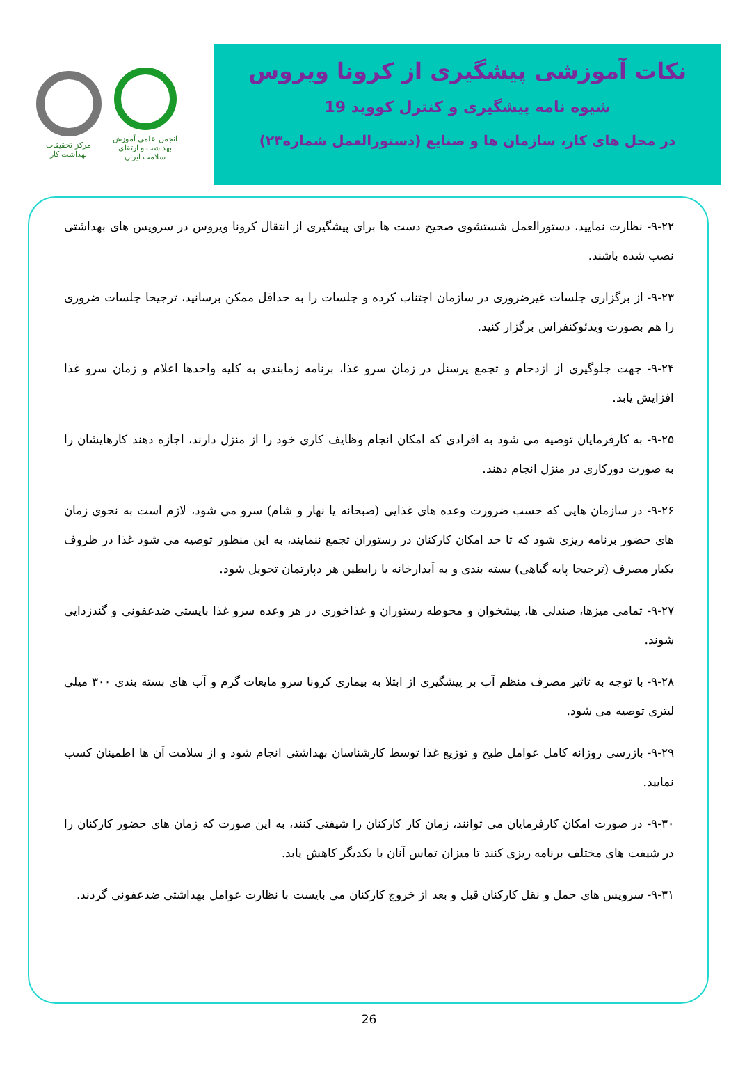انجمن علمی آموزش بهداشت و ارتقای سلامت ایران
مرکز تحقیقات بهداشت کار
نکات آموزشی پیشگیری از کرونا ویروس
شیوه نامه پیشگیری و کنترل کووید 19
در محل های کار، سازمان ها و صنایع (دستورالعمل شماره۲۳)
۹-۲۲- نظارت نمایید، دستورالعمل شستشوی صحیح دست ها برای پیشگیری از انتقال کرونا ویروس در سرویس های بهداشتی نصب شده باشند.
۹-۲۳- از برگزاری جلسات غیرضروری در سازمان اجتناب کرده و جلسات را به حداقل ممکن برسانید، ترجیحا جلسات ضروری را هم بصورت ویدئوکنفراس برگزار کنید.
۹-۲۴- جهت جلوگیری از ازدحام و تجمع پرسنل در زمان سرو غذا، برنامه زمابندی به کلیه واحدها اعلام و زمان سرو غذا افزایش یابد.
۹-۲۵- به کارفرمایان توصیه می شود به افرادی که امکان انجام وظایف کاری خود را از منزل دارند، اجازه دهند کارهایشان را به صورت دورکاری در منزل انجام دهند.
۹-۲۶- در سازمان هایی که حسب ضرورت وعده های غذایی (صبحانه یا نهار و شام) سرو می شود، لازم است به نحوی زمان های حضور برنامه ریزی شود که تا حد امکان کارکنان در رستوران تجمع ننمایند، به این منظور توصیه می شود غذا در ظروف یکبار مصرف (ترجیحا پایه گیاهی) بسته بندی و به آبدارخانه یا رابطین هر دپارتمان تحویل شود.
۹-۲۷- تمامی میزها، صندلی ها، پیشخوان و محوطه رستوران و غذاخوری در هر وعده سرو غذا بایستی ضدعفونی و گندزدایی شوند.
۹-۲۸- با توجه به تاثیر مصرف منظم آب بر پیشگیری از ابتلا به بیماری کرونا سرو مایعات گرم و آب های بسته بندی ۳۰۰ میلی لیتری توصیه می شود.
۹-۲۹- بازرسی روزانه کامل عوامل طبخ و توزیع غذا توسط کارشناسان بهداشتی انجام شود و از سلامت آن ها اطمینان کسب نمایید.
۹-۳۰- در صورت امکان کارفرمایان می توانند، زمان کار کارکنان را شیفتی کنند، به این صورت که زمان های حضور کارکنان را در شیفت های مختلف برنامه ریزی کنند تا میزان تماس آنان با یکدیگر کاهش یابد.
۹-۳۱- سرویس های حمل و نقل کارکنان قبل و بعد از خروج کارکنان می بایست با نظارت عوامل بهداشتی ضدعفونی گردند.
26